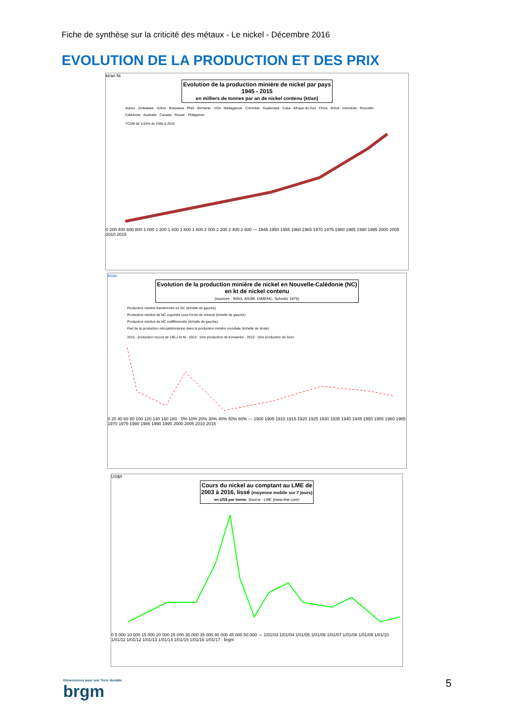Fiche de synthèse sur la criticité des métaux - Le nickel - Décembre 2016
EVOLUTION DE LA PRODUCTION ET DES PRIX
kt/an Ni
Evolution de la production minière de nickel par pays
1945 - 2015
en milliers de tonnes par an de nickel contenu (kt/an)
Autres · Zimbabwe · Grèce · Botswana · PNG · Birmanie · USA · Madagascar · Colombie · Guatemala · Cuba · Afrique du Sud · Chine · Brésil · Indonésie · Nouvelle-Calédonie · Australie · Canada · Russie · Philippines
TCAM de 3,93% de 1945 à 2015
0 200 400 600 800 1 000 1 200 1 400 1 600 1 800 2 000 2 200 2 400 2 600 — 1945 1950 1955 1960 1965 1970 1975 1980 1985 1990 1995 2000 2005 2010 2015
kt/an
Evolution de la production minière de nickel en Nouvelle-Calédonie (NC)
en kt de nickel contenu
(sources : INSG, AS3M, DIMENC, Schmitz 1976)
Production minière transformée en NC (échelle de gauche)
Production minière de NC exportée sous forme de minerai (échelle de gauche)
Production minière de NC indifférenciée (échelle de gauche)
Part de la production néocalédonienne dans la production minière mondiale (échelle de droite)
2015 : production record de 196,1 kt Ni · 2013 : 1ère production de Koniambo · 2010 : 1ère production de Goro
0 20 40 60 80 100 120 140 160 180 · 0% 10% 20% 30% 40% 50% 60% — 1900 1905 1910 1915 1920 1925 1930 1935 1940 1945 1950 1955 1960 1965 1970 1975 1980 1985 1990 1995 2000 2005 2010 2015
US$/t
Cours du nickel au comptant au LME de
2003 à 2016, lissé (moyenne mobile sur 7 jours)
en US$ par tonne. Source : LME (www.lme.com)
0 5 000 10 000 15 000 20 000 25 000 30 000 35 000 40 000 45 000 50 000 — 1/01/03 1/01/04 1/01/05 1/01/06 1/01/07 1/01/08 1/01/09 1/01/10 1/01/11 1/01/12 1/01/13 1/01/14 1/01/15 1/01/16 1/01/17 · brgm
Géosciences pour une Terre durable
brgm
5